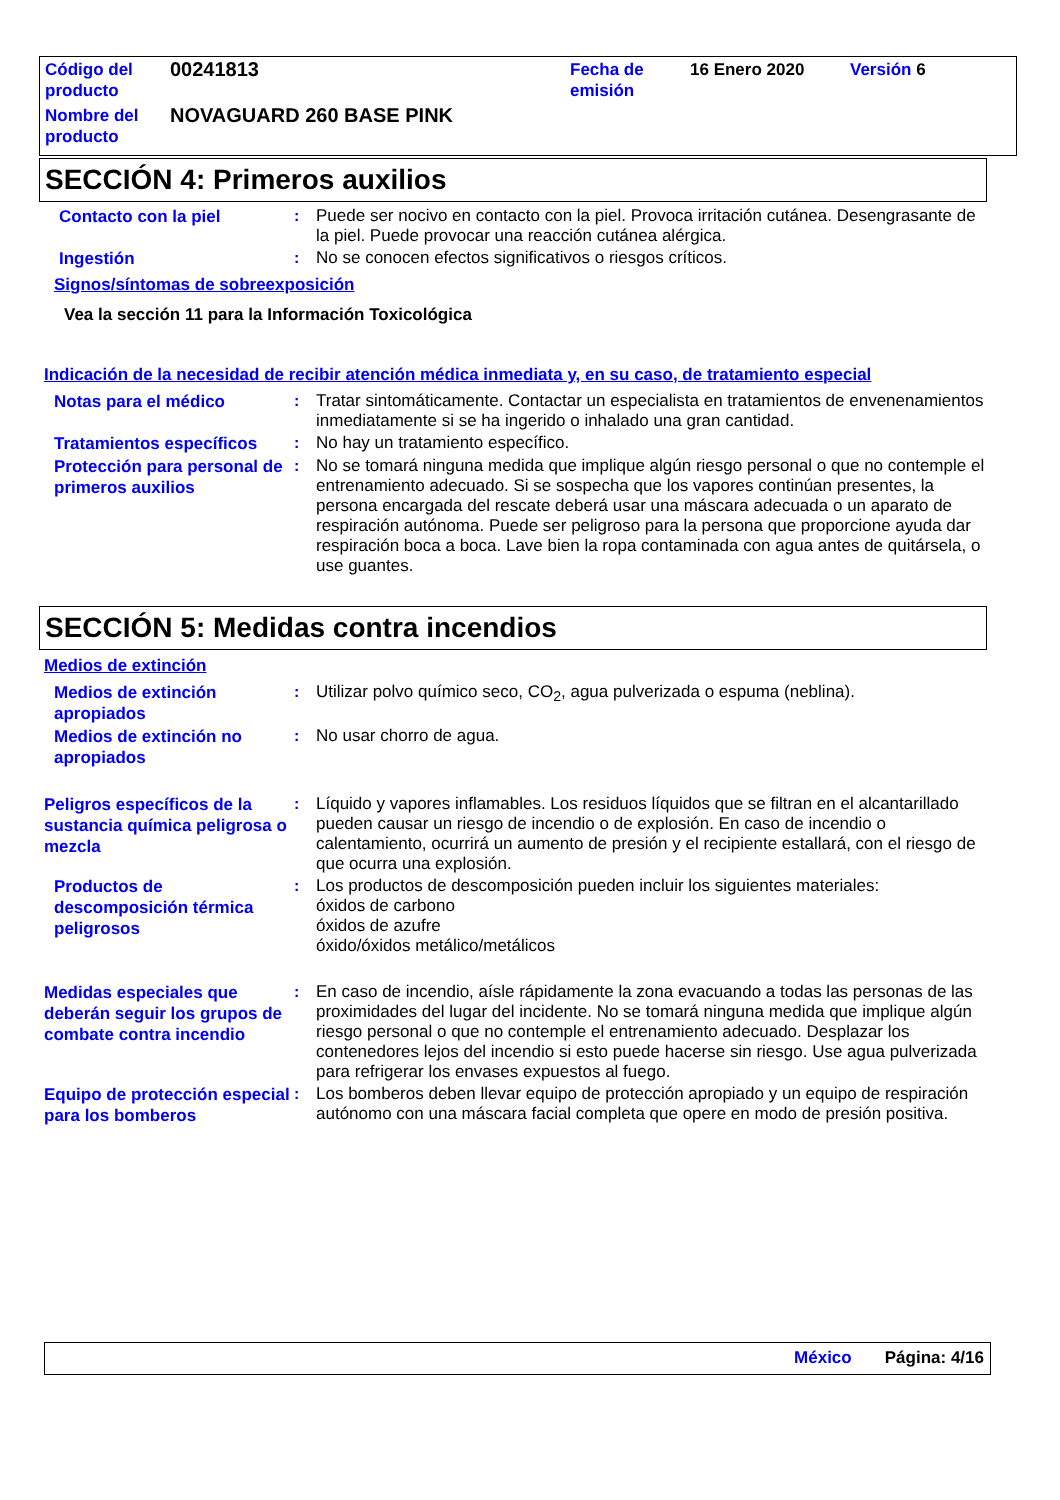| Código del producto | 00241813 | Fecha de emisión | 16 Enero 2020 | Versión 6 |
| Nombre del producto | NOVAGUARD 260 BASE PINK | | | |
SECCIÓN 4: Primeros auxilios
Contacto con la piel
: Puede ser nocivo en contacto con la piel. Provoca irritación cutánea. Desengrasante de la piel. Puede provocar una reacción cutánea alérgica.
Ingestión
: No se conocen efectos significativos o riesgos críticos.
Signos/síntomas de sobreexposición
Vea la sección 11 para la Información Toxicológica
Indicación de la necesidad de recibir atención médica inmediata y, en su caso, de tratamiento especial
Notas para el médico
: Tratar sintomáticamente. Contactar un especialista en tratamientos de envenenamientos inmediatamente si se ha ingerido o inhalado una gran cantidad.
Tratamientos específicos
: No hay un tratamiento específico.
Protección para personal de primeros auxilios
: No se tomará ninguna medida que implique algún riesgo personal o que no contemple el entrenamiento adecuado. Si se sospecha que los vapores continúan presentes, la persona encargada del rescate deberá usar una máscara adecuada o un aparato de respiración autónoma. Puede ser peligroso para la persona que proporcione ayuda dar respiración boca a boca. Lave bien la ropa contaminada con agua antes de quitársela, o use guantes.
SECCIÓN 5: Medidas contra incendios
Medios de extinción
Medios de extinción apropiados
: Utilizar polvo químico seco, CO<sub>2</sub>, agua pulverizada o espuma (neblina).
Medios de extinción no apropiados
: No usar chorro de agua.
Peligros específicos de la sustancia química peligrosa o mezcla
: Líquido y vapores inflamables. Los residuos líquidos que se filtran en el alcantarillado pueden causar un riesgo de incendio o de explosión. En caso de incendio o calentamiento, ocurrirá un aumento de presión y el recipiente estallará, con el riesgo de que ocurra una explosión.
Productos de descomposición térmica peligrosos
: Los productos de descomposición pueden incluir los siguientes materiales:
óxidos de carbono
óxidos de azufre
óxido/óxidos metálico/metálicos
Medidas especiales que deberán seguir los grupos de combate contra incendio
: En caso de incendio, aísle rápidamente la zona evacuando a todas las personas de las proximidades del lugar del incidente. No se tomará ninguna medida que implique algún riesgo personal o que no contemple el entrenamiento adecuado. Desplazar los contenedores lejos del incendio si esto puede hacerse sin riesgo. Use agua pulverizada para refrigerar los envases expuestos al fuego.
Equipo de protección especial para los bomberos
: Los bomberos deben llevar equipo de protección apropiado y un equipo de respiración autónomo con una máscara facial completa que opere en modo de presión positiva.
México Página: 4/16